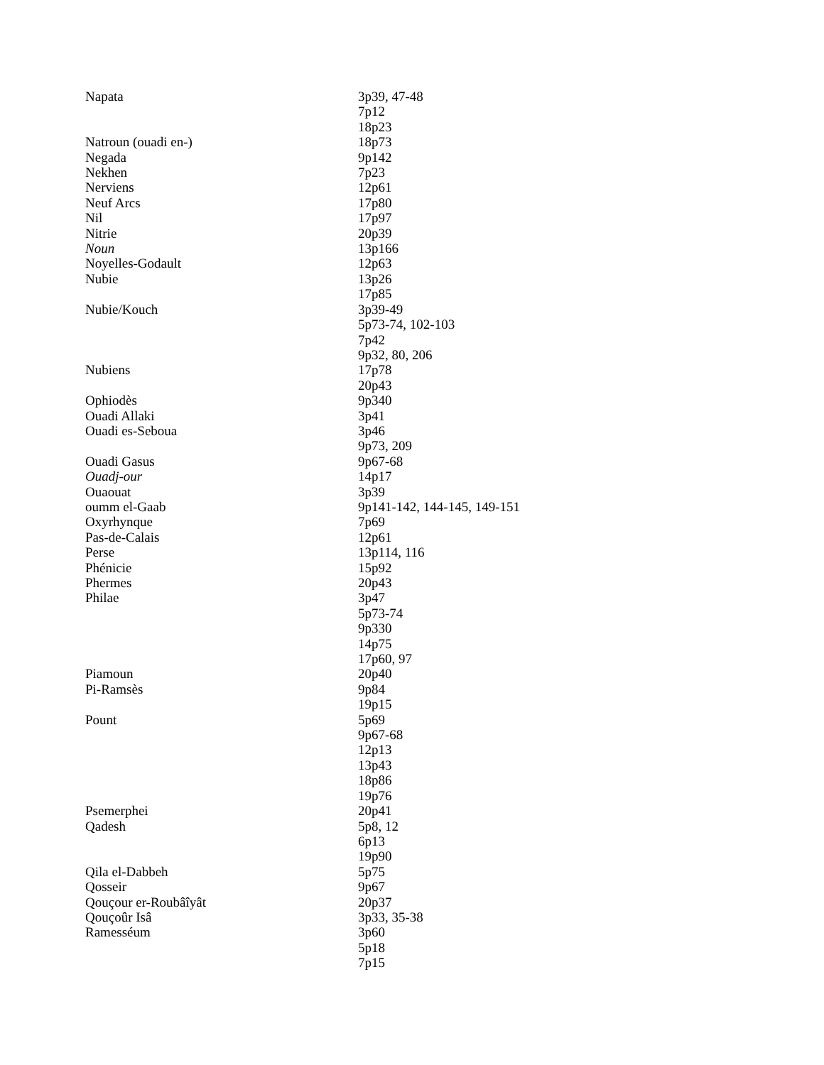| Napata | 3p39, 47-48 |
| | 7p12 |
| | 18p23 |
| Natroun (ouadi en-) | 18p73 |
| Negada | 9p142 |
| Nekhen | 7p23 |
| Nerviens | 12p61 |
| Neuf Arcs | 17p80 |
| Nil | 17p97 |
| Nitrie | 20p39 |
| Noun | 13p166 |
| Noyelles-Godault | 12p63 |
| Nubie | 13p26 |
| | 17p85 |
| Nubie/Kouch | 3p39-49 |
| | 5p73-74, 102-103 |
| | 7p42 |
| | 9p32, 80, 206 |
| Nubiens | 17p78 |
| | 20p43 |
| Ophiodès | 9p340 |
| Ouadi Allaki | 3p41 |
| Ouadi es-Seboua | 3p46 |
| | 9p73, 209 |
| Ouadi Gasus | 9p67-68 |
| Ouadj-our | 14p17 |
| Ouaouat | 3p39 |
| oumm el-Gaab | 9p141-142, 144-145, 149-151 |
| Oxyrhynque | 7p69 |
| Pas-de-Calais | 12p61 |
| Perse | 13p114, 116 |
| Phénicie | 15p92 |
| Phermes | 20p43 |
| Philae | 3p47 |
| | 5p73-74 |
| | 9p330 |
| | 14p75 |
| | 17p60, 97 |
| Piamoun | 20p40 |
| Pi-Ramsès | 9p84 |
| | 19p15 |
| Pount | 5p69 |
| | 9p67-68 |
| | 12p13 |
| | 13p43 |
| | 18p86 |
| | 19p76 |
| Psemerphei | 20p41 |
| Qadesh | 5p8, 12 |
| | 6p13 |
| | 19p90 |
| Qila el-Dabbeh | 5p75 |
| Qosseir | 9p67 |
| Qouçour er-Roubâîyât | 20p37 |
| Qouçoûr Isâ | 3p33, 35-38 |
| Ramesséum | 3p60 |
| | 5p18 |
| | 7p15 |